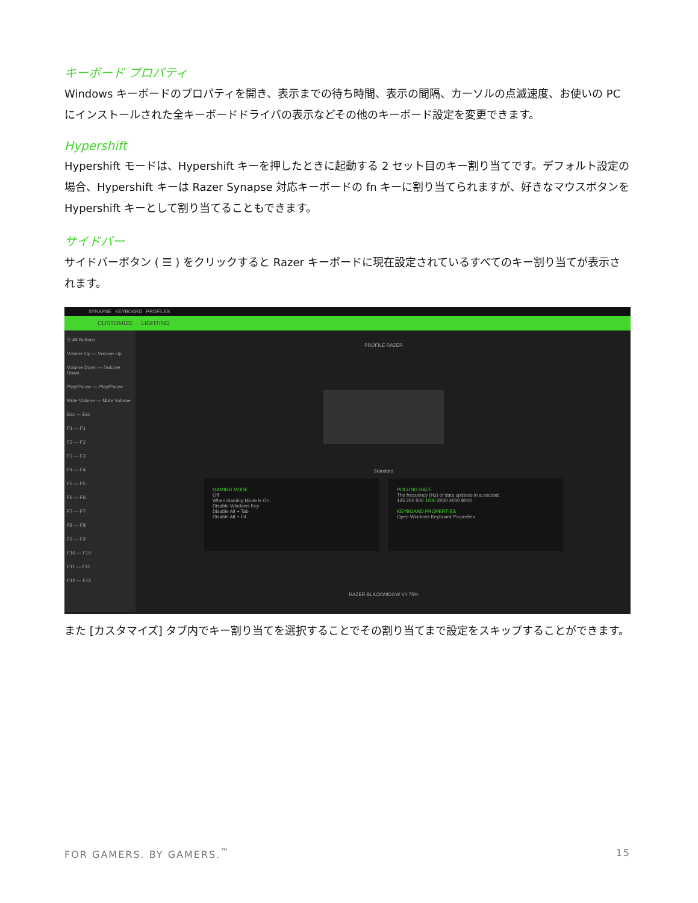キーボード プロパティ
Windows キーボードのプロパティを開き、表示までの待ち時間、表示の間隔、カーソルの点滅速度、お使いの PC にインストールされた全キーボードドライバの表示などその他のキーボード設定を変更できます。
Hypershift
Hypershift モードは、Hypershift キーを押したときに起動する 2 セット目のキー割り当てです。デフォルト設定の場合、Hypershift キーは Razer Synapse 対応キーボードの fn キーに割り当てられますが、好きなマウスボタンを Hypershift キーとして割り当てることもできます。
サイドバー
サイドバーボタン ( ☰ ) をクリックすると Razer キーボードに現在設定されているすべてのキー割り当てが表示されます。
SYNAPSE KEYBOARD PROFILES
CUSTOMIZE LIGHTING
☰ All Buttons
Volume Up — Volume Up
Volume Down — Volume Down
Play/Pause — Play/Pause
Mute Volume — Mute Volume
Esc — Esc
F1 — F1
F2 — F2
F3 — F3
F4 — F4
F5 — F5
F6 — F6
F7 — F7
F8 — F8
F9 — F9
F10 — F10
F11 — F11
F12 — F12
PROFILE RAZER
Standard
GAMING MODE
Off
When Gaming Mode is On:
Disable Windows Key
Disable Alt + Tab
Disable Alt + F4
POLLING RATE
The frequency (Hz) of data updates in a second.
125 250 500 1000 2000 4000 8000
KEYBOARD PROPERTIES
Open Windows Keyboard Properties
RAZER BLACKWIDOW V4 75%
また [カスタマイズ] タブ内でキー割り当てを選択することでその割り当てまで設定をスキップすることができます。
FOR GAMERS. BY GAMERS.<sup>™</sup> 15